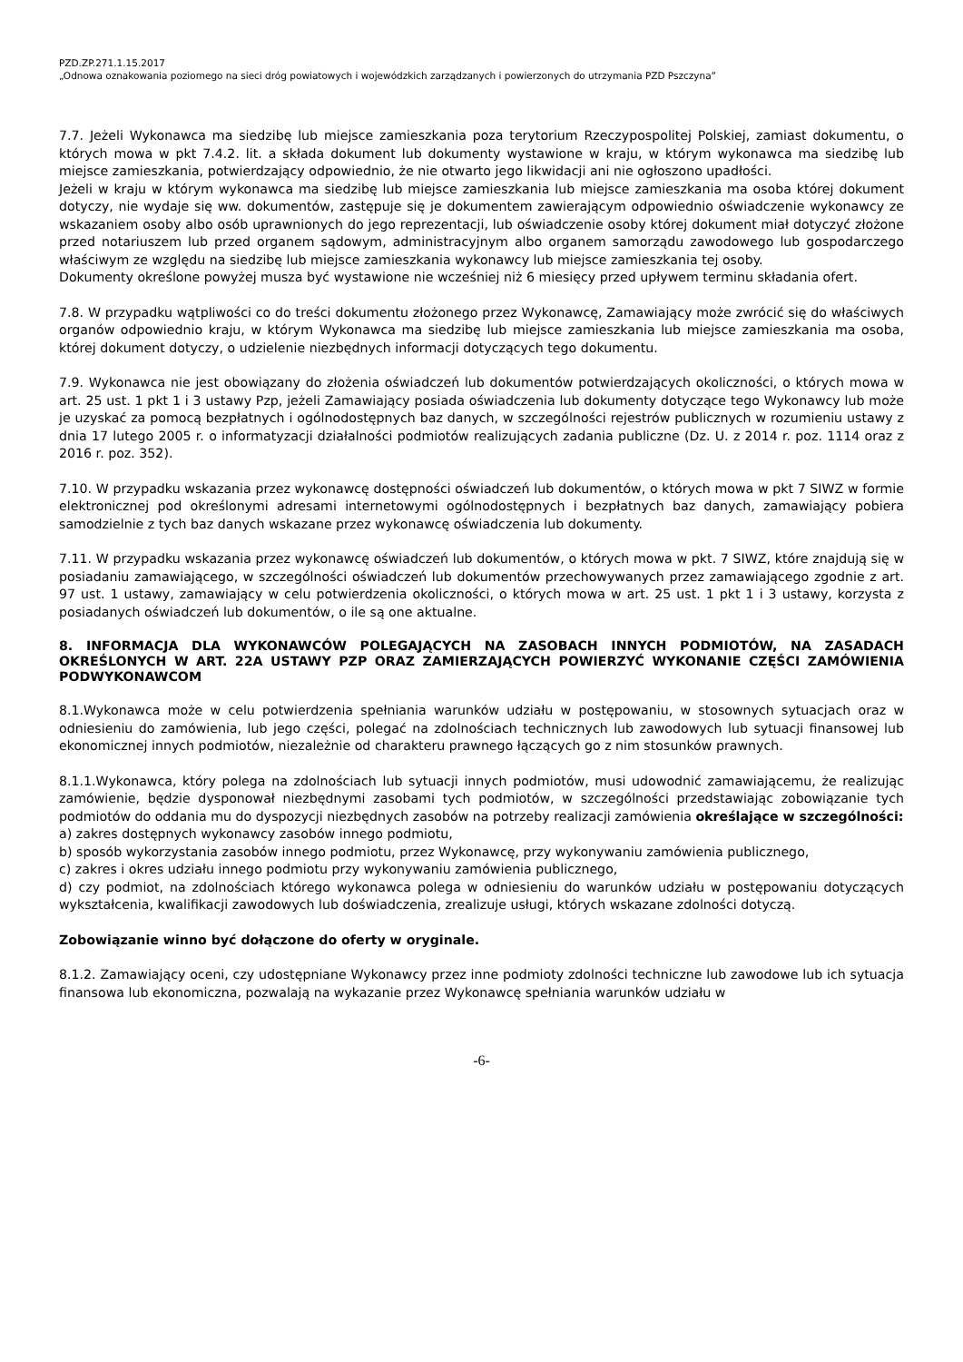PZD.ZP.271.1.15.2017
„Odnowa oznakowania poziomego na sieci dróg powiatowych i wojewódzkich zarządzanych i powierzonych do utrzymania PZD Pszczyna”
7.7. Jeżeli Wykonawca ma siedzibę lub miejsce zamieszkania poza terytorium Rzeczypospolitej Polskiej, zamiast dokumentu, o których mowa w pkt 7.4.2. lit. a składa dokument lub dokumenty wystawione w kraju, w którym wykonawca ma siedzibę lub miejsce zamieszkania, potwierdzający odpowiednio, że nie otwarto jego likwidacji ani nie ogłoszono upadłości.
Jeżeli w kraju w którym wykonawca ma siedzibę lub miejsce zamieszkania lub miejsce zamieszkania ma osoba której dokument dotyczy, nie wydaje się ww. dokumentów, zastępuje się je dokumentem zawierającym odpowiednio oświadczenie wykonawcy ze wskazaniem osoby albo osób uprawnionych do jego reprezentacji, lub oświadczenie osoby której dokument miał dotyczyć złożone przed notariuszem lub przed organem sądowym, administracyjnym albo organem samorządu zawodowego lub gospodarczego właściwym ze względu na siedzibę lub miejsce zamieszkania wykonawcy lub miejsce zamieszkania tej osoby.
Dokumenty określone powyżej musza być wystawione nie wcześniej niż 6 miesięcy przed upływem terminu składania ofert.
7.8. W przypadku wątpliwości co do treści dokumentu złożonego przez Wykonawcę, Zamawiający może zwrócić się do właściwych organów odpowiednio kraju, w którym Wykonawca ma siedzibę lub miejsce zamieszkania lub miejsce zamieszkania ma osoba, której dokument dotyczy, o udzielenie niezbędnych informacji dotyczących tego dokumentu.
7.9. Wykonawca nie jest obowiązany do złożenia oświadczeń lub dokumentów potwierdzających okoliczności, o których mowa w art. 25 ust. 1 pkt 1 i 3 ustawy Pzp, jeżeli Zamawiający posiada oświadczenia lub dokumenty dotyczące tego Wykonawcy lub może je uzyskać za pomocą bezpłatnych i ogólnodostępnych baz danych, w szczególności rejestrów publicznych w rozumieniu ustawy z dnia 17 lutego 2005 r. o informatyzacji działalności podmiotów realizujących zadania publiczne (Dz. U. z 2014 r. poz. 1114 oraz z 2016 r. poz. 352).
7.10. W przypadku wskazania przez wykonawcę dostępności oświadczeń lub dokumentów, o których mowa w pkt 7 SIWZ w formie elektronicznej pod określonymi adresami internetowymi ogólnodostępnych i bezpłatnych baz danych, zamawiający pobiera samodzielnie z tych baz danych wskazane przez wykonawcę oświadczenia lub dokumenty.
7.11. W przypadku wskazania przez wykonawcę oświadczeń lub dokumentów, o których mowa w pkt. 7 SIWZ, które znajdują się w posiadaniu zamawiającego, w szczególności oświadczeń lub dokumentów przechowywanych przez zamawiającego zgodnie z art. 97 ust. 1 ustawy, zamawiający w celu potwierdzenia okoliczności, o których mowa w art. 25 ust. 1 pkt 1 i 3 ustawy, korzysta z posiadanych oświadczeń lub dokumentów, o ile są one aktualne.
8. INFORMACJA DLA WYKONAWCÓW POLEGAJĄCYCH NA ZASOBACH INNYCH PODMIOTÓW, NA ZASADACH OKREŚLONYCH W ART. 22A USTAWY PZP ORAZ ZAMIERZAJĄCYCH POWIERZYĆ WYKONANIE CZĘŚCI ZAMÓWIENIA PODWYKONAWCOM
8.1.Wykonawca może w celu potwierdzenia spełniania warunków udziału w postępowaniu, w stosownych sytuacjach oraz w odniesieniu do zamówienia, lub jego części, polegać na zdolnościach technicznych lub zawodowych lub sytuacji finansowej lub ekonomicznej innych podmiotów, niezależnie od charakteru prawnego łączących go z nim stosunków prawnych.
8.1.1.Wykonawca, który polega na zdolnościach lub sytuacji innych podmiotów, musi udowodnić zamawiającemu, że realizując zamówienie, będzie dysponował niezbędnymi zasobami tych podmiotów, w szczególności przedstawiając zobowiązanie tych podmiotów do oddania mu do dyspozycji niezbędnych zasobów na potrzeby realizacji zamówienia określające w szczególności:
a) zakres dostępnych wykonawcy zasobów innego podmiotu,
b) sposób wykorzystania zasobów innego podmiotu, przez Wykonawcę, przy wykonywaniu zamówienia publicznego,
c) zakres i okres udziału innego podmiotu przy wykonywaniu zamówienia publicznego,
d) czy podmiot, na zdolnościach którego wykonawca polega w odniesieniu do warunków udziału w postępowaniu dotyczących wykształcenia, kwalifikacji zawodowych lub doświadczenia, zrealizuje usługi, których wskazane zdolności dotyczą.
Zobowiązanie winno być dołączone do oferty w oryginale.
8.1.2. Zamawiający oceni, czy udostępniane Wykonawcy przez inne podmioty zdolności techniczne lub zawodowe lub ich sytuacja finansowa lub ekonomiczna, pozwalają na wykazanie przez Wykonawcę spełniania warunków udziału w
-6-